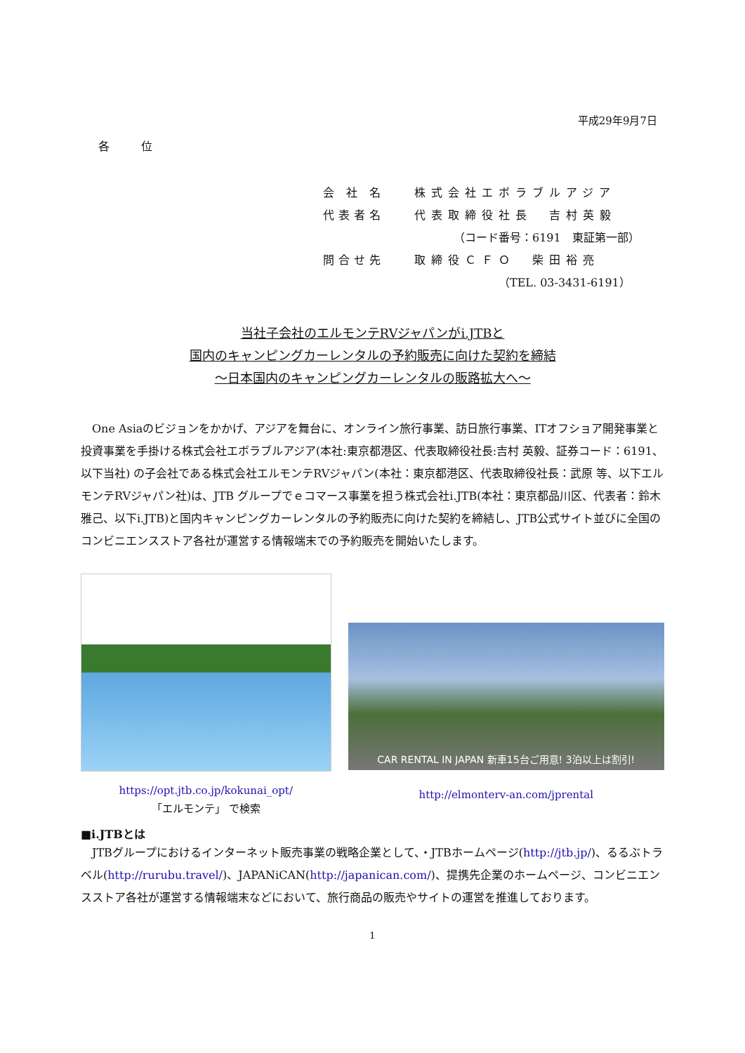平成29年9月7日
各 位
会 社 名 株式会社エボラブルアジア
代表者名 代表取締役社長　吉村英毅
　　　　（コード番号：6191　東証第一部）
問合せ先 取締役ＣＦＯ　柴田裕亮
　　　　　　　　（TEL. 03-3431-6191）
当社子会社のエルモンテRVジャパンがi.JTBと
国内のキャンピングカーレンタルの予約販売に向けた契約を締結
～日本国内のキャンピングカーレンタルの販路拡大へ～
One Asiaのビジョンをかかげ、アジアを舞台に、オンライン旅行事業、訪日旅行事業、ITオフショア開発事業と投資事業を手掛ける株式会社エボラブルアジア(本社:東京都港区、代表取締役社長:吉村 英毅、証券コード：6191、以下当社) の子会社である株式会社エルモンテRVジャパン(本社：東京都港区、代表取締役社長：武原 等、以下エルモンテRVジャパン社)は、JTB グループでｅコマース事業を担う株式会社i.JTB(本社：東京都品川区、代表者：鈴木 雅己、以下i.JTB)と国内キャンピングカーレンタルの予約販売に向けた契約を締結し、JTB公式サイト並びに全国のコンビニエンスストア各社が運営する情報端末での予約販売を開始いたします。
https://opt.jtb.co.jp/kokunai_opt/
「エルモンテ」 で検索
CAR RENTAL IN JAPAN 新車15台ご用意! 3泊以上は割引!
http://elmonterv-an.com/jprental
■i.JTBとは
JTBグループにおけるインターネット販売事業の戦略企業として、・JTBホームページ(http://jtb.jp/)、るるぶトラベル(http://rurubu.travel/)、JAPANiCAN(http://japanican.com/)、提携先企業のホームページ、コンビニエンスストア各社が運営する情報端末などにおいて、旅行商品の販売やサイトの運営を推進しております。
1